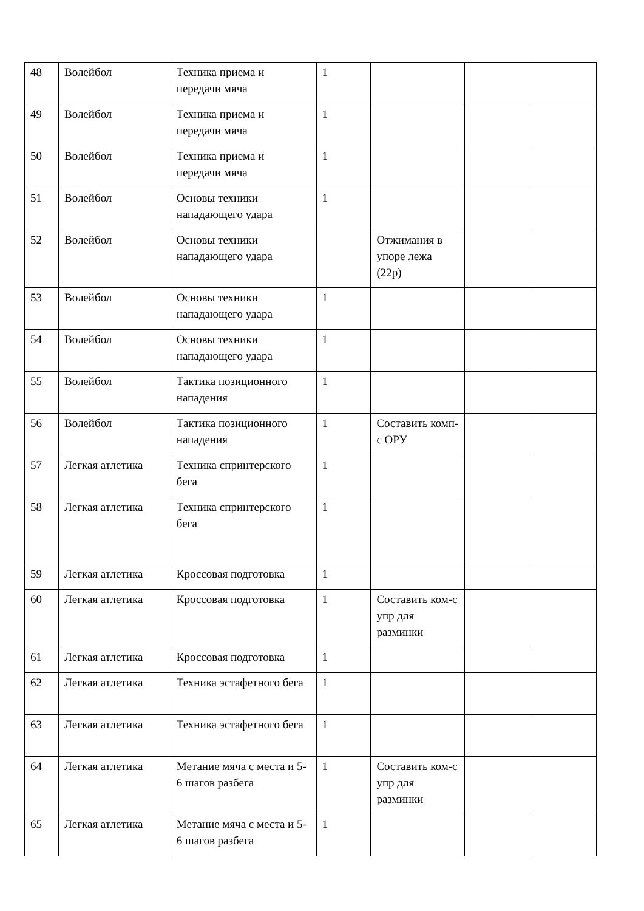| 48 | Волейбол | Техника приема и передачи мяча | 1 | | | |
| 49 | Волейбол | Техника приема и передачи мяча | 1 | | | |
| 50 | Волейбол | Техника приема и передачи мяча | 1 | | | |
| 51 | Волейбол | Основы техники нападающего удара | 1 | | | |
| 52 | Волейбол | Основы техники нападающего удара | | Отжимания в упоре лежа (22р) | | |
| 53 | Волейбол | Основы техники нападающего удара | 1 | | | |
| 54 | Волейбол | Основы техники нападающего удара | 1 | | | |
| 55 | Волейбол | Тактика позиционного нападения | 1 | | | |
| 56 | Волейбол | Тактика позиционного нападения | 1 | Составить комп-с ОРУ | | |
| 57 | Легкая атлетика | Техника спринтерского бега | 1 | | | |
| 58 | Легкая атлетика | Техника спринтерского бега | 1 | | | |
| 59 | Легкая атлетика | Кроссовая подготовка | 1 | | | |
| 60 | Легкая атлетика | Кроссовая подготовка | 1 | Составить ком-с упр для разминки | | |
| 61 | Легкая атлетика | Кроссовая подготовка | 1 | | | |
| 62 | Легкая атлетика | Техника эстафетного бега | 1 | | | |
| 63 | Легкая атлетика | Техника эстафетного бега | 1 | | | |
| 64 | Легкая атлетика | Метание мяча с места и 5-6 шагов разбега | 1 | Составить ком-с упр для разминки | | |
| 65 | Легкая атлетика | Метание мяча с места и 5-6 шагов разбега | 1 | | | |